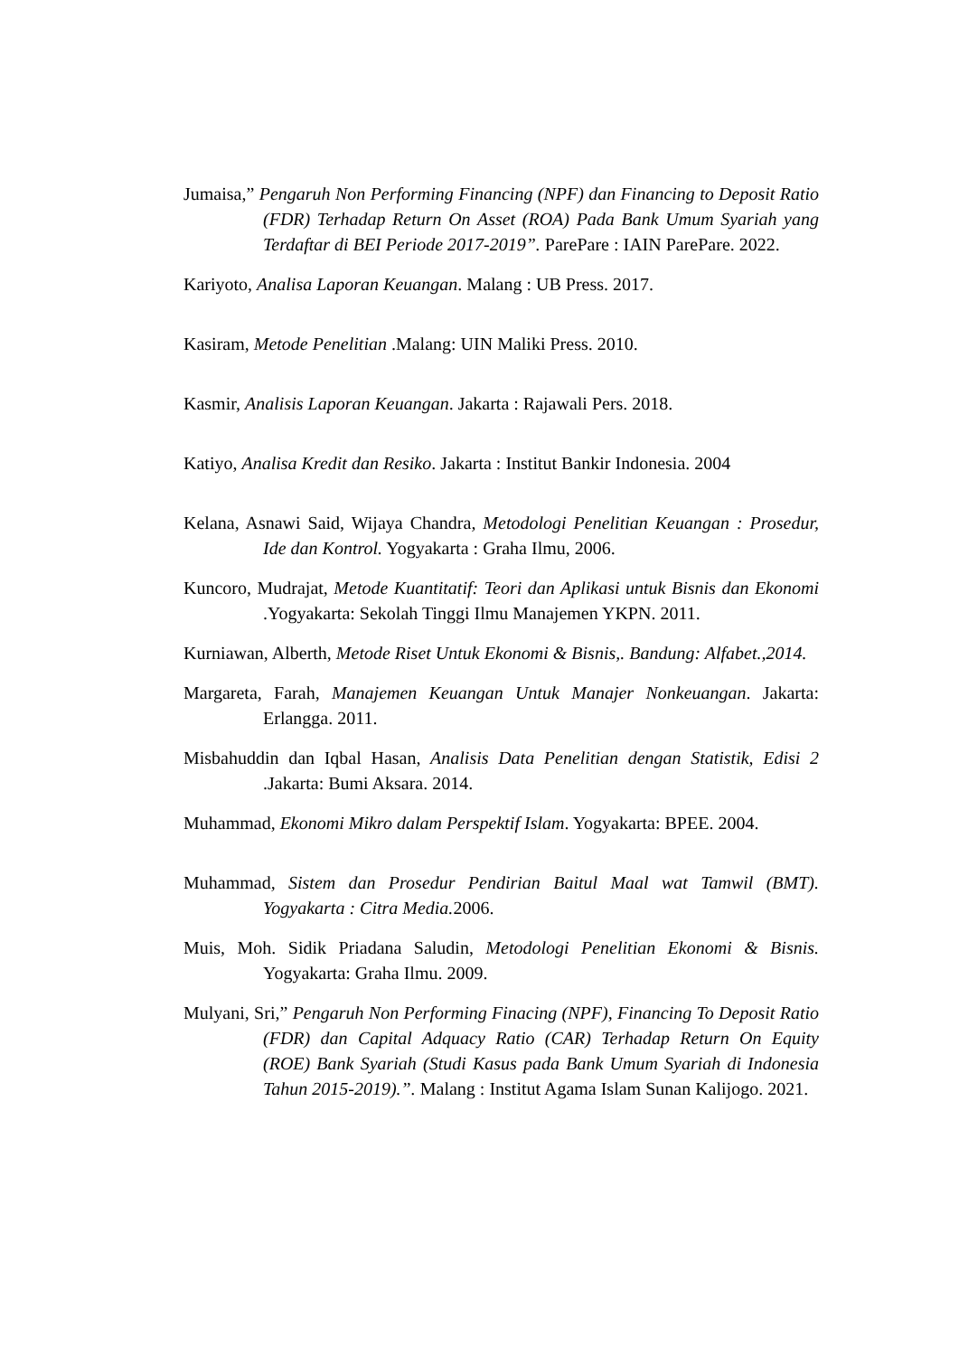Jumaisa,” Pengaruh Non Performing Financing (NPF) dan Financing to Deposit Ratio (FDR) Terhadap Return On Asset (ROA) Pada Bank Umum Syariah yang Terdaftar di BEI Periode 2017-2019”. ParePare : IAIN ParePare. 2022.
Kariyoto, Analisa Laporan Keuangan. Malang : UB Press. 2017.
Kasiram, Metode Penelitian .Malang: UIN Maliki Press. 2010.
Kasmir, Analisis Laporan Keuangan. Jakarta : Rajawali Pers. 2018.
Katiyo, Analisa Kredit dan Resiko. Jakarta : Institut Bankir Indonesia. 2004
Kelana, Asnawi Said, Wijaya Chandra, Metodologi Penelitian Keuangan : Prosedur, Ide dan Kontrol. Yogyakarta : Graha Ilmu, 2006.
Kuncoro, Mudrajat, Metode Kuantitatif: Teori dan Aplikasi untuk Bisnis dan Ekonomi .Yogyakarta: Sekolah Tinggi Ilmu Manajemen YKPN. 2011.
Kurniawan, Alberth, Metode Riset Untuk Ekonomi & Bisnis,. Bandung: Alfabet.,2014.
Margareta, Farah, Manajemen Keuangan Untuk Manajer Nonkeuangan. Jakarta: Erlangga. 2011.
Misbahuddin dan Iqbal Hasan, Analisis Data Penelitian dengan Statistik, Edisi 2 .Jakarta: Bumi Aksara. 2014.
Muhammad, Ekonomi Mikro dalam Perspektif Islam. Yogyakarta: BPEE. 2004.
Muhammad, Sistem dan Prosedur Pendirian Baitul Maal wat Tamwil (BMT). Yogyakarta : Citra Media. 2006.
Muis, Moh. Sidik Priadana Saludin, Metodologi Penelitian Ekonomi & Bisnis. Yogyakarta: Graha Ilmu. 2009.
Mulyani, Sri,” Pengaruh Non Performing Finacing (NPF), Financing To Deposit Ratio (FDR) dan Capital Adquacy Ratio (CAR) Terhadap Return On Equity (ROE) Bank Syariah (Studi Kasus pada Bank Umum Syariah di Indonesia Tahun 2015-2019).”. Malang : Institut Agama Islam Sunan Kalijogo. 2021.